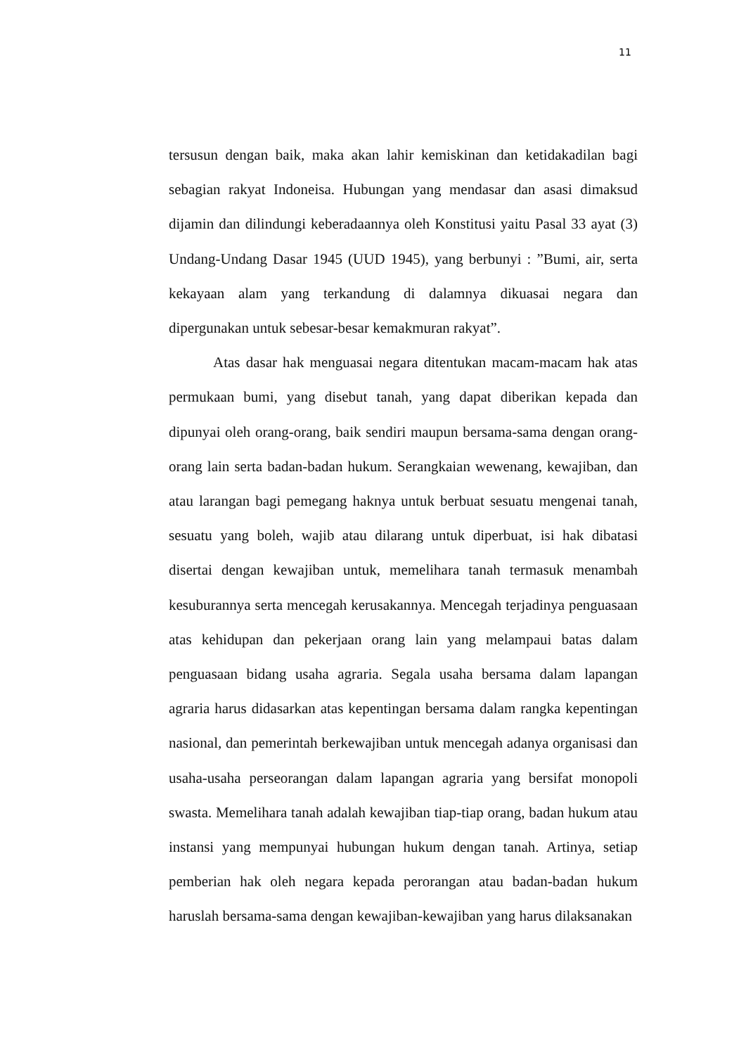11
tersusun dengan baik, maka akan lahir kemiskinan dan ketidakadilan bagi sebagian rakyat Indoneisa. Hubungan yang mendasar dan asasi dimaksud dijamin dan dilindungi keberadaannya oleh Konstitusi yaitu Pasal 33 ayat (3) Undang-Undang Dasar 1945 (UUD 1945), yang berbunyi : ”Bumi, air, serta kekayaan alam yang terkandung di dalamnya dikuasai negara dan dipergunakan untuk sebesar-besar kemakmuran rakyat”.
Atas dasar hak menguasai negara ditentukan macam-macam hak atas permukaan bumi, yang disebut tanah, yang dapat diberikan kepada dan dipunyai oleh orang-orang, baik sendiri maupun bersama-sama dengan orang-orang lain serta badan-badan hukum. Serangkaian wewenang, kewajiban, dan atau larangan bagi pemegang haknya untuk berbuat sesuatu mengenai tanah, sesuatu yang boleh, wajib atau dilarang untuk diperbuat, isi hak dibatasi disertai dengan kewajiban untuk, memelihara tanah termasuk menambah kesuburannya serta mencegah kerusakannya. Mencegah terjadinya penguasaan atas kehidupan dan pekerjaan orang lain yang melampaui batas dalam penguasaan bidang usaha agraria. Segala usaha bersama dalam lapangan agraria harus didasarkan atas kepentingan bersama dalam rangka kepentingan nasional, dan pemerintah berkewajiban untuk mencegah adanya organisasi dan usaha-usaha perseorangan dalam lapangan agraria yang bersifat monopoli swasta. Memelihara tanah adalah kewajiban tiap-tiap orang, badan hukum atau instansi yang mempunyai hubungan hukum dengan tanah. Artinya, setiap pemberian hak oleh negara kepada perorangan atau badan-badan hukum haruslah bersama-sama dengan kewajiban-kewajiban yang harus dilaksanakan